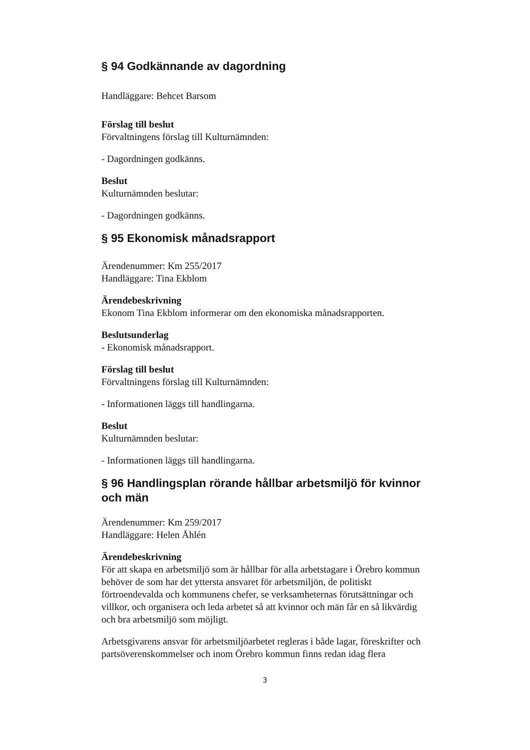§ 94 Godkännande av dagordning
Handläggare: Behcet Barsom
Förslag till beslut
Förvaltningens förslag till Kulturnämnden:
- Dagordningen godkänns.
Beslut
Kulturnämnden beslutar:
- Dagordningen godkänns.
§ 95 Ekonomisk månadsrapport
Ärendenummer: Km 255/2017
Handläggare: Tina Ekblom
Ärendebeskrivning
Ekonom Tina Ekblom informerar om den ekonomiska månadsrapporten.
Beslutsunderlag
- Ekonomisk månadsrapport.
Förslag till beslut
Förvaltningens förslag till Kulturnämnden:
- Informationen läggs till handlingarna.
Beslut
Kulturnämnden beslutar:
- Informationen läggs till handlingarna.
§ 96 Handlingsplan rörande hållbar arbetsmiljö för kvinnor och män
Ärendenummer: Km 259/2017
Handläggare: Helen Åhlén
Ärendebeskrivning
För att skapa en arbetsmiljö som är hållbar för alla arbetstagare i Örebro kommun behöver de som har det yttersta ansvaret för arbetsmiljön, de politiskt förtroendevalda och kommunens chefer, se verksamheternas förutsättningar och villkor, och organisera och leda arbetet så att kvinnor och män får en så likvärdig och bra arbetsmiljö som möjligt.
Arbetsgivarens ansvar för arbetsmiljöarbetet regleras i både lagar, föreskrifter och partsöverenskommelser och inom Örebro kommun finns redan idag flera
3